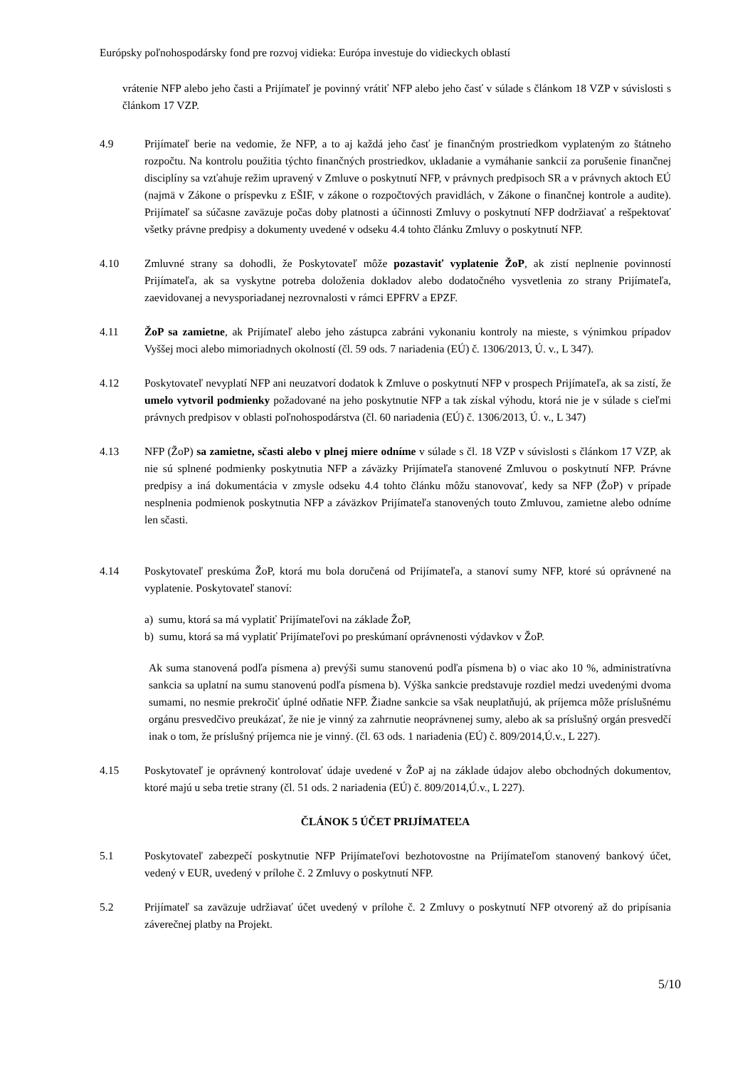Európsky poľnohospodársky fond pre rozvoj vidieka: Európa investuje do vidieckych oblastí
vrátenie NFP alebo jeho časti a Prijímateľ je povinný vrátiť NFP alebo jeho časť v súlade s článkom 18 VZP v súvislosti s článkom 17 VZP.
4.9 Prijímateľ berie na vedomie, že NFP, a to aj každá jeho časť je finančným prostriedkom vyplateným zo štátneho rozpočtu. Na kontrolu použitia týchto finančných prostriedkov, ukladanie a vymáhanie sankcií za porušenie finančnej disciplíny sa vzťahuje režim upravený v Zmluve o poskytnutí NFP, v právnych predpisoch SR a v právnych aktoch EÚ (najmä v Zákone o príspevku z EŠIF, v zákone o rozpočtových pravidlách, v Zákone o finančnej kontrole a audite). Prijímateľ sa súčasne zaväzuje počas doby platnosti a účinnosti Zmluvy o poskytnutí NFP dodržiavať a rešpektovať všetky právne predpisy a dokumenty uvedené v odseku 4.4 tohto článku Zmluvy o poskytnutí NFP.
4.10 Zmluvné strany sa dohodli, že Poskytovateľ môže pozastaviť vyplatenie ŽoP, ak zistí neplnenie povinností Prijímateľa, ak sa vyskytne potreba doloženia dokladov alebo dodatočného vysvetlenia zo strany Prijímateľa, zaevidovanej a nevysporiadanej nezrovnalosti v rámci EPFRV a EPZF.
4.11 ŽoP sa zamietne, ak Prijímateľ alebo jeho zástupca zabráni vykonaniu kontroly na mieste, s výnimkou prípadov Vyššej moci alebo mimoriadnych okolností (čl. 59 ods. 7 nariadenia (EÚ) č. 1306/2013, Ú. v., L 347).
4.12 Poskytovateľ nevyplatí NFP ani neuzatvorí dodatok k Zmluve o poskytnutí NFP v prospech Prijímateľa, ak sa zistí, že umelo vytvoril podmienky požadované na jeho poskytnutie NFP a tak získal výhodu, ktorá nie je v súlade s cieľmi právnych predpisov v oblasti poľnohospodárstva (čl. 60 nariadenia (EÚ) č. 1306/2013, Ú. v., L 347)
4.13 NFP (ŽoP) sa zamietne, sčasti alebo v plnej miere odníme v súlade s čl. 18 VZP v súvislosti s článkom 17 VZP, ak nie sú splnené podmienky poskytnutia NFP a záväzky Prijímateľa stanovené Zmluvou o poskytnutí NFP. Právne predpisy a iná dokumentácia v zmysle odseku 4.4 tohto článku môžu stanovovať, kedy sa NFP (ŽoP) v prípade nesplnenia podmienok poskytnutia NFP a záväzkov Prijímateľa stanovených touto Zmluvou, zamietne alebo odníme len sčasti.
4.14 Poskytovateľ preskúma ŽoP, ktorá mu bola doručená od Prijímateľa, a stanoví sumy NFP, ktoré sú oprávnené na vyplatenie. Poskytovateľ stanoví:
a) sumu, ktorá sa má vyplatiť Prijímateľovi na základe ŽoP,
b) sumu, ktorá sa má vyplatiť Prijímateľovi po preskúmaní oprávnenosti výdavkov v ŽoP.
Ak suma stanovená podľa písmena a) prevýši sumu stanovenú podľa písmena b) o viac ako 10 %, administratívna sankcia sa uplatní na sumu stanovenú podľa písmena b). Výška sankcie predstavuje rozdiel medzi uvedenými dvoma sumami, no nesmie prekročiť úplné odňatie NFP. Žiadne sankcie sa však neuplatňujú, ak príjemca môže príslušnému orgánu presvedčivo preukázať, že nie je vinný za zahrnutie neoprávnenej sumy, alebo ak sa príslušný orgán presvedčí inak o tom, že príslušný príjemca nie je vinný. (čl. 63 ods. 1 nariadenia (EÚ) č. 809/2014,Ú.v., L 227).
4.15 Poskytovateľ je oprávnený kontrolovať údaje uvedené v ŽoP aj na základe údajov alebo obchodných dokumentov, ktoré majú u seba tretie strany (čl. 51 ods. 2 nariadenia (EÚ) č. 809/2014,Ú.v., L 227).
ČLÁNOK 5 ÚČET PRIJÍMATEĽA
5.1 Poskytovateľ zabezpečí poskytnutie NFP Prijímateľovi bezhotovostne na Prijímateľom stanovený bankový účet, vedený v EUR, uvedený v prílohe č. 2 Zmluvy o poskytnutí NFP.
5.2 Prijímateľ sa zaväzuje udržiavať účet uvedený v prílohe č. 2 Zmluvy o poskytnutí NFP otvorený až do pripísania záverečnej platby na Projekt.
5/10